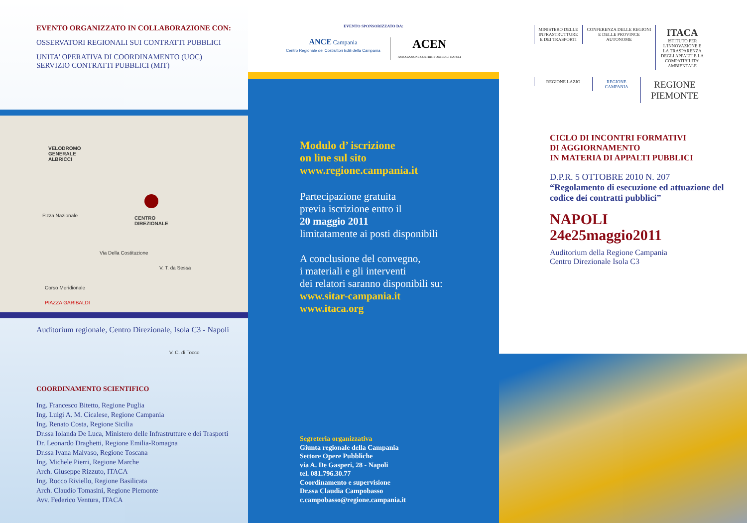EVENTO ORGANIZZATO IN COLLABORAZIONE CON:
OSSERVATORI REGIONALI SUI CONTRATTI PUBBLICI
UNITA’ OPERATIVA DI COORDINAMENTO (UOC)
SERVIZIO CONTRATTI PUBBLICI (MIT)
VELODROMO
GENERALE
ALBRICCI
P.zza Nazionale CENTRO
DIREZIONALE
Via Della Costituzione
V. T. da Sessa
PIAZZA GARIBALDI
Corso Meridionale
V. C. di Tocco
Auditorium regionale, Centro Direzionale, Isola C3 - Napoli
COORDINAMENTO SCIENTIFICO
Ing. Francesco Bitetto, Regione Puglia
Ing. Luigi A. M. Cicalese, Regione Campania
Ing. Renato Costa, Regione Sicilia
Dr.ssa Iolanda De Luca, Ministero delle Infrastrutture e dei Trasporti
Dr. Leonardo Draghetti, Regione Emilia-Romagna
Dr.ssa Ivana Malvaso, Regione Toscana
Ing. Michele Pierri, Regione Marche
Arch. Giuseppe Rizzuto, ITACA
Ing. Rocco Riviello, Regione Basilicata
Arch. Claudio Tomasini, Regione Piemonte
Avv. Federico Ventura, ITACA
EVENTO SPONSORIZZATO DA:
ANCE Campania
Centro Regionale dei Costruttori Edili della Campania
ACEN
ASSOCIAZIONE COSTRUTTORI EDILI NAPOLI
Modulo d’ iscrizione
on line sul sito
www.regione.campania.it
Partecipazione gratuita
previa iscrizione entro il
20 maggio 2011
limitatamente ai posti disponibili
A conclusione del convegno,
i materiali e gli interventi
dei relatori saranno disponibili su:
www.sitar-campania.it
www.itaca.org
Segreteria organizzativa
Giunta regionale della Campania
Settore Opere Pubbliche
via A. De Gasperi, 28 - Napoli
tel. 081.796.30.77
Coordinamento e supervisione
Dr.ssa Claudia Campobasso
c.campobasso@regione.campania.it
MINISTERO DELLE INFRASTRUTTURE E DEI TRASPORTI CONFERENZA DELLE REGIONI E DELLE PROVINCE AUTONOME ITACA
ISTITUTO PER L’INNOVAZIONE E LA TRASPARENZA DEGLI APPALTI E LA COMPATIBILITA’ AMBIENTALE
REGIONE LAZIO REGIONE CAMPANIA REGIONE PIEMONTE
CICLO DI INCONTRI FORMATIVI
DI AGGIORNAMENTO
IN MATERIA DI APPALTI PUBBLICI
D.P.R. 5 OTTOBRE 2010 N. 207
“Regolamento di esecuzione ed attuazione del codice dei contratti pubblici”
NAPOLI
24e25maggio2011
Auditorium della Regione Campania
Centro Direzionale Isola C3